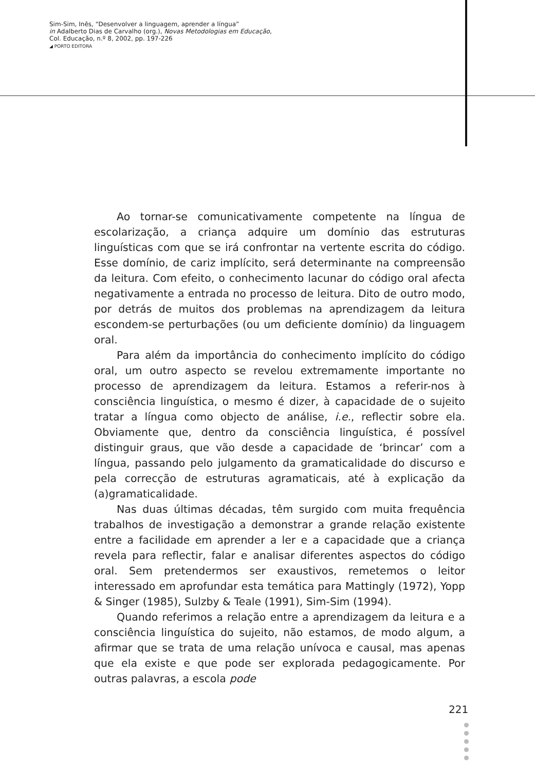Sim-Sim, Inês, “Desenvolver a linguagem, aprender a língua”
in Adalberto Dias de Carvalho (org.), Novas Metodologias em Educação,
Col. Educação, n.º 8, 2002, pp. 197-226
◢ PORTO EDITORA
Ao tornar-se comunicativamente competente na língua de escolarização, a criança adquire um domínio das estruturas linguísticas com que se irá confrontar na vertente escrita do código. Esse domínio, de cariz implícito, será determinante na compreensão da leitura. Com efeito, o conhecimento lacunar do código oral afecta negativamente a entrada no processo de leitura. Dito de outro modo, por detrás de muitos dos problemas na aprendizagem da leitura escondem-se perturbações (ou um deficiente domínio) da linguagem oral.
Para além da importância do conhecimento implícito do código oral, um outro aspecto se revelou extremamente importante no processo de aprendizagem da leitura. Estamos a referir-nos à consciência linguística, o mesmo é dizer, à capacidade de o sujeito tratar a língua como objecto de análise, i.e., reflectir sobre ela. Obviamente que, dentro da consciência linguística, é possível distinguir graus, que vão desde a capacidade de ‘brincar’ com a língua, passando pelo julgamento da gramaticalidade do discurso e pela correcção de estruturas agramaticais, até à explicação da (a)gramaticalidade.
Nas duas últimas décadas, têm surgido com muita frequência trabalhos de investigação a demonstrar a grande relação existente entre a facilidade em aprender a ler e a capacidade que a criança revela para reflectir, falar e analisar diferentes aspectos do código oral. Sem pretendermos ser exaustivos, remetemos o leitor interessado em aprofundar esta temática para Mattingly (1972), Yopp & Singer (1985), Sulzby & Teale (1991), Sim-Sim (1994).
Quando referimos a relação entre a aprendizagem da leitura e a consciência linguística do sujeito, não estamos, de modo algum, a afirmar que se trata de uma relação unívoca e causal, mas apenas que ela existe e que pode ser explorada pedagogicamente. Por outras palavras, a escola pode
221